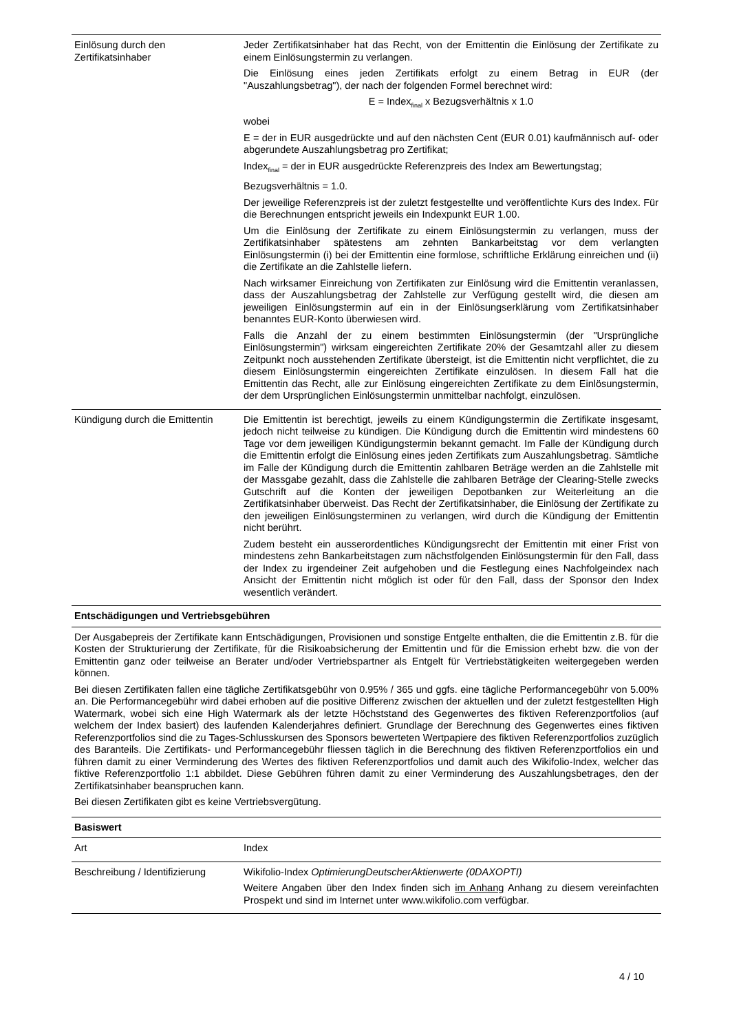| Einlösung durch den Zertifikatsinhaber | Jeder Zertifikatsinhaber hat das Recht, von der Emittentin die Einlösung der Zertifikate zu einem Einlösungstermin zu verlangen. Die Einlösung eines jeden Zertifikats erfolgt zu einem Betrag in EUR (der "Auszahlungsbetrag"), der nach der folgenden Formel berechnet wird: E = Index<sub>final</sub> x Bezugsverhältnis x 1.0 wobei E = der in EUR ausgedrückte und auf den nächsten Cent (EUR 0.01) kaufmännisch auf- oder abgerundete Auszahlungsbetrag pro Zertifikat; Index<sub>final</sub> = der in EUR ausgedrückte Referenzpreis des Index am Bewertungstag; Bezugsverhältnis = 1.0. Der jeweilige Referenzpreis ist der zuletzt festgestellte und veröffentlichte Kurs des Index. Für die Berechnungen entspricht jeweils ein Indexpunkt EUR 1.00. Um die Einlösung der Zertifikate zu einem Einlösungstermin zu verlangen, muss der Zertifikatsinhaber spätestens am zehnten Bankarbeitstag vor dem verlangten Einlösungstermin (i) bei der Emittentin eine formlose, schriftliche Erklärung einreichen und (ii) die Zertifikate an die Zahlstelle liefern. Nach wirksamer Einreichung von Zertifikaten zur Einlösung wird die Emittentin veranlassen, dass der Auszahlungsbetrag der Zahlstelle zur Verfügung gestellt wird, die diesen am jeweiligen Einlösungstermin auf ein in der Einlösungserklärung vom Zertifikatsinhaber benanntes EUR-Konto überwiesen wird. Falls die Anzahl der zu einem bestimmten Einlösungstermin (der "Ursprüngliche Einlösungstermin") wirksam eingereichten Zertifikate 20% der Gesamtzahl aller zu diesem Zeitpunkt noch ausstehenden Zertifikate übersteigt, ist die Emittentin nicht verpflichtet, die zu diesem Einlösungstermin eingereichten Zertifikate einzulösen. In diesem Fall hat die Emittentin das Recht, alle zur Einlösung eingereichten Zertifikate zu dem Einlösungstermin, der dem Ursprünglichen Einlösungstermin unmittelbar nachfolgt, einzulösen. |
| Kündigung durch die Emittentin | Die Emittentin ist berechtigt, jeweils zu einem Kündigungstermin die Zertifikate insgesamt, jedoch nicht teilweise zu kündigen. Die Kündigung durch die Emittentin wird mindestens 60 Tage vor dem jeweiligen Kündigungstermin bekannt gemacht. Im Falle der Kündigung durch die Emittentin erfolgt die Einlösung eines jeden Zertifikats zum Auszahlungsbetrag. Sämtliche im Falle der Kündigung durch die Emittentin zahlbaren Beträge werden an die Zahlstelle mit der Massgabe gezahlt, dass die Zahlstelle die zahlbaren Beträge der Clearing-Stelle zwecks Gutschrift auf die Konten der jeweiligen Depotbanken zur Weiterleitung an die Zertifikatsinhaber überweist. Das Recht der Zertifikatsinhaber, die Einlösung der Zertifikate zu den jeweiligen Einlösungsterminen zu verlangen, wird durch die Kündigung der Emittentin nicht berührt. Zudem besteht ein ausserordentliches Kündigungsrecht der Emittentin mit einer Frist von mindestens zehn Bankarbeitstagen zum nächstfolgenden Einlösungstermin für den Fall, dass der Index zu irgendeiner Zeit aufgehoben und die Festlegung eines Nachfolgeindex nach Ansicht der Emittentin nicht möglich ist oder für den Fall, dass der Sponsor den Index wesentlich verändert. |
| Entschädigungen und Vertriebsgebühren | |
| Der Ausgabepreis der Zertifikate kann Entschädigungen, Provisionen und sonstige Entgelte enthalten, die die Emittentin z.B. für die Kosten der Strukturierung der Zertifikate, für die Risikoabsicherung der Emittentin und für die Emission erhebt bzw. die von der Emittentin ganz oder teilweise an Berater und/oder Vertriebspartner als Entgelt für Vertriebstätigkeiten weitergegeben werden können. Bei diesen Zertifikaten fallen eine tägliche Zertifikatsgebühr von 0.95% / 365 und ggfs. eine tägliche Performancegebühr von 5.00% an. Die Performancegebühr wird dabei erhoben auf die positive Differenz zwischen der aktuellen und der zuletzt festgestellten High Watermark, wobei sich eine High Watermark als der letzte Höchststand des Gegenwertes des fiktiven Referenzportfolios (auf welchem der Index basiert) des laufenden Kalenderjahres definiert. Grundlage der Berechnung des Gegenwertes eines fiktiven Referenzportfolios sind die zu Tages-Schlusskursen des Sponsors bewerteten Wertpapiere des fiktiven Referenzportfolios zuzüglich des Baranteils. Die Zertifikats- und Performancegebühr fliessen täglich in die Berechnung des fiktiven Referenzportfolios ein und führen damit zu einer Verminderung des Wertes des fiktiven Referenzportfolios und damit auch des Wikifolio-Index, welcher das fiktive Referenzportfolio 1:1 abbildet. Diese Gebühren führen damit zu einer Verminderung des Auszahlungsbetrages, den der Zertifikatsinhaber beanspruchen kann. Bei diesen Zertifikaten gibt es keine Vertriebsvergütung. | |
| Basiswert | |
| Art | Index |
| Beschreibung / Identifizierung | Wikifolio-Index OptimierungDeutscherAktienwerte (0DAXOPTI) Weitere Angaben über den Index finden sich im Anhang Anhang zu diesem vereinfachten Prospekt und sind im Internet unter www.wikifolio.com verfügbar. |
4 / 10